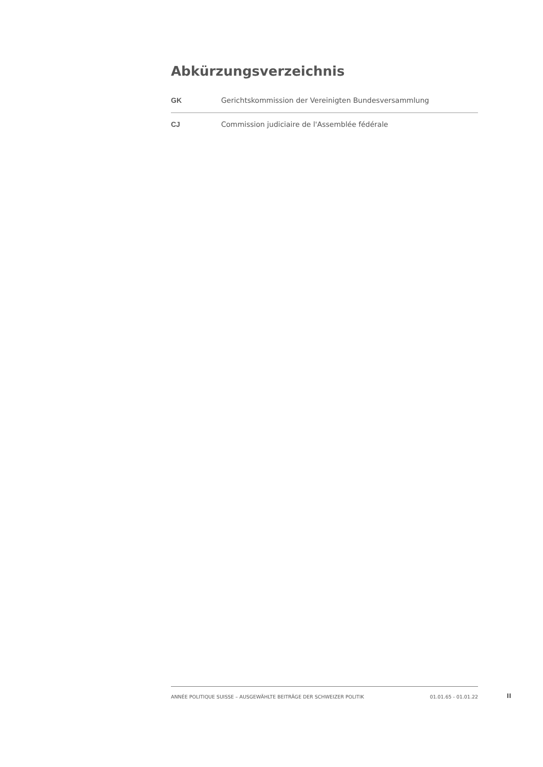Abkürzungsverzeichnis
| GK | Gerichtskommission der Vereinigten Bundesversammlung |
| CJ | Commission judiciaire de l'Assemblée fédérale |
ANNÉE POLITIQUE SUISSE – AUSGEWÄHLTE BEITRÄGE DER SCHWEIZER POLITIK 01.01.65 - 01.01.22
II